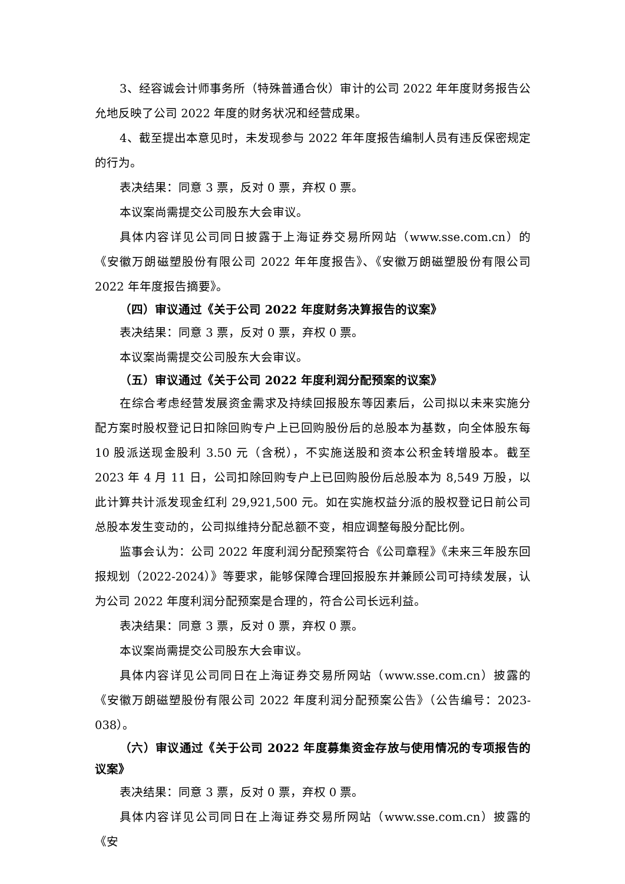3、经容诚会计师事务所（特殊普通合伙）审计的公司 2022 年年度财务报告公允地反映了公司 2022 年度的财务状况和经营成果。
4、截至提出本意见时，未发现参与 2022 年年度报告编制人员有违反保密规定的行为。
表决结果：同意 3 票，反对 0 票，弃权 0 票。
本议案尚需提交公司股东大会审议。
具体内容详见公司同日披露于上海证券交易所网站（www.sse.com.cn）的《安徽万朗磁塑股份有限公司 2022 年年度报告》、《安徽万朗磁塑股份有限公司 2022 年年度报告摘要》。
（四）审议通过《关于公司 2022 年度财务决算报告的议案》
表决结果：同意 3 票，反对 0 票，弃权 0 票。
本议案尚需提交公司股东大会审议。
（五）审议通过《关于公司 2022 年度利润分配预案的议案》
在综合考虑经营发展资金需求及持续回报股东等因素后，公司拟以未来实施分配方案时股权登记日扣除回购专户上已回购股份后的总股本为基数，向全体股东每 10 股派送现金股利 3.50 元（含税），不实施送股和资本公积金转增股本。截至 2023 年 4 月 11 日，公司扣除回购专户上已回购股份后总股本为 8,549 万股，以此计算共计派发现金红利 29,921,500 元。如在实施权益分派的股权登记日前公司总股本发生变动的，公司拟维持分配总额不变，相应调整每股分配比例。
监事会认为：公司 2022 年度利润分配预案符合《公司章程》《未来三年股东回报规划（2022-2024）》等要求，能够保障合理回报股东并兼顾公司可持续发展，认为公司 2022 年度利润分配预案是合理的，符合公司长远利益。
表决结果：同意 3 票，反对 0 票，弃权 0 票。
本议案尚需提交公司股东大会审议。
具体内容详见公司同日在上海证券交易所网站（www.sse.com.cn）披露的《安徽万朗磁塑股份有限公司 2022 年度利润分配预案公告》（公告编号：2023-038）。
（六）审议通过《关于公司 2022 年度募集资金存放与使用情况的专项报告的议案》
表决结果：同意 3 票，反对 0 票，弃权 0 票。
具体内容详见公司同日在上海证券交易所网站（www.sse.com.cn）披露的《安